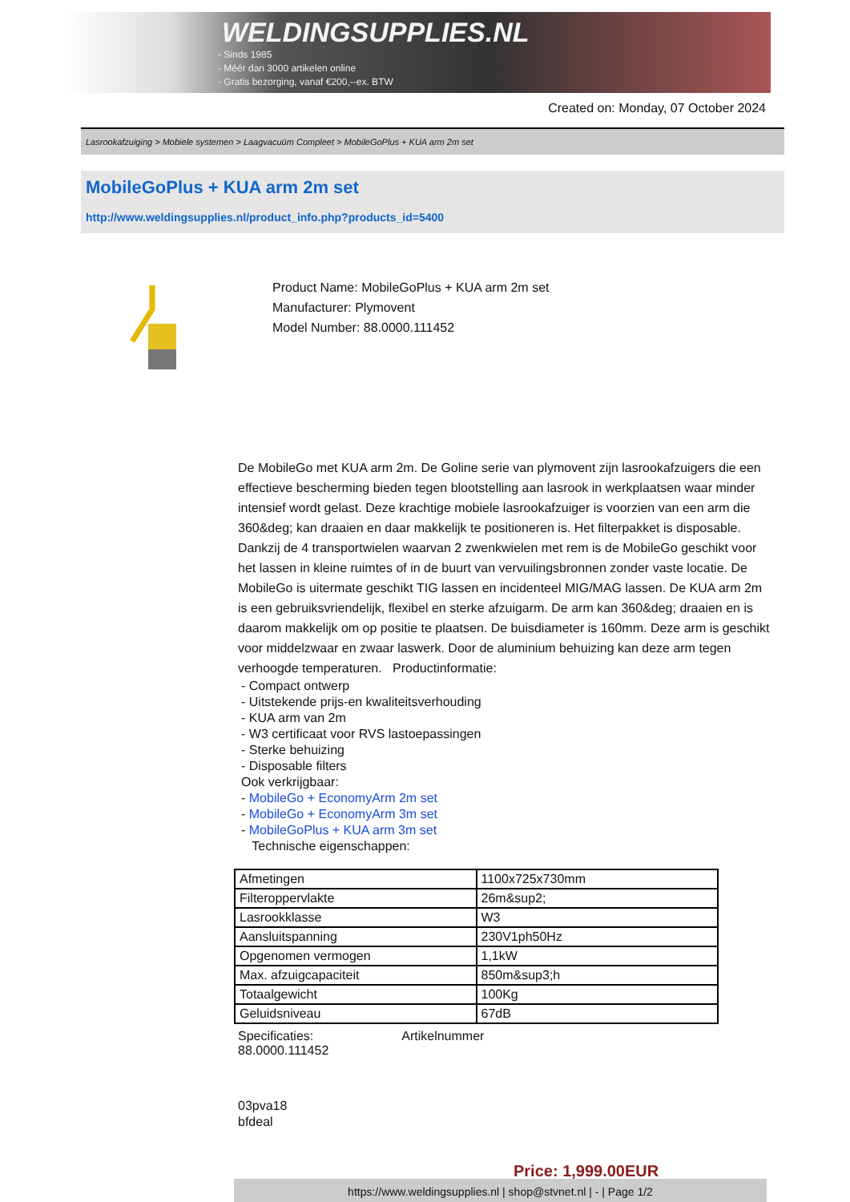WELDINGSUPPLIES.NL
- Sinds 1985
- Méér dan 3000 artikelen online
- Gratis bezorging, vanaf €200,--ex. BTW
Created on: Monday, 07 October 2024
Lasrookafzuiging > Mobiele systemen > Laagvacuüm Compleet > MobileGoPlus + KUA arm 2m set
MobileGoPlus + KUA arm 2m set
http://www.weldingsupplies.nl/product_info.php?products_id=5400
Product Name: MobileGoPlus + KUA arm 2m set
Manufacturer: Plymovent
Model Number: 88.0000.111452
De MobileGo met KUA arm 2m. De Goline serie van plymovent zijn lasrookafzuigers die een effectieve bescherming bieden tegen blootstelling aan lasrook in werkplaatsen waar minder intensief wordt gelast. Deze krachtige mobiele lasrookafzuiger is voorzien van een arm die 360&deg; kan draaien en daar makkelijk te positioneren is. Het filterpakket is disposable. Dankzij de 4 transportwielen waarvan 2 zwenkwielen met rem is de MobileGo geschikt voor het lassen in kleine ruimtes of in de buurt van vervuilingsbronnen zonder vaste locatie. De MobileGo is uitermate geschikt TIG lassen en incidenteel MIG/MAG lassen. De KUA arm 2m is een gebruiksvriendelijk, flexibel en sterke afzuigarm. De arm kan 360&deg; draaien en is daarom makkelijk om op positie te plaatsen. De buisdiameter is 160mm. Deze arm is geschikt voor middelzwaar en zwaar laswerk. Door de aluminium behuizing kan deze arm tegen verhoogde temperaturen. Productinformatie:
- Compact ontwerp
- Uitstekende prijs-en kwaliteitsverhouding
- KUA arm van 2m
- W3 certificaat voor RVS lastoepassingen
- Sterke behuizing
- Disposable filters
Ook verkrijgbaar:
- MobileGo + EconomyArm 2m set
- MobileGo + EconomyArm 3m set
- MobileGoPlus + KUA arm 3m set
Technische eigenschappen:
| Afmetingen | 1100x725x730mm |
| Filteroppervlakte | 26m&sup2; |
| Lasrookklasse | W3 |
| Aansluitspanning | 230V1ph50Hz |
| Opgenomen vermogen | 1,1kW |
| Max. afzuigcapaciteit | 850m&sup3;h |
| Totaalgewicht | 100Kg |
| Geluidsniveau | 67dB |
Specificaties: Artikelnummer
88.0000.111452
03pva18
bfdeal
Price: 1,999.00EUR
https://www.weldingsupplies.nl | shop@stvnet.nl | - | Page 1/2